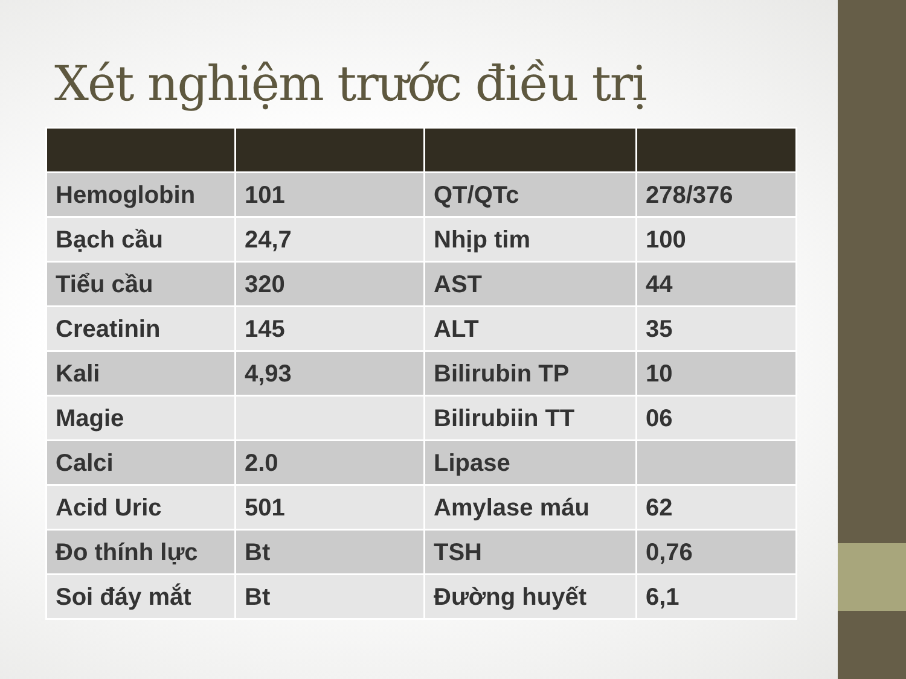Xét nghiệm trước điều trị
| Hemoglobin | 101 | QT/QTc | 278/376 |
| Bạch cầu | 24,7 | Nhịp tim | 100 |
| Tiểu cầu | 320 | AST | 44 |
| Creatinin | 145 | ALT | 35 |
| Kali | 4,93 | Bilirubin TP | 10 |
| Magie | | Bilirubiin TT | 06 |
| Calci | 2.0 | Lipase | |
| Acid Uric | 501 | Amylase máu | 62 |
| Đo thính lực | Bt | TSH | 0,76 |
| Soi đáy mắt | Bt | Đường huyết | 6,1 |